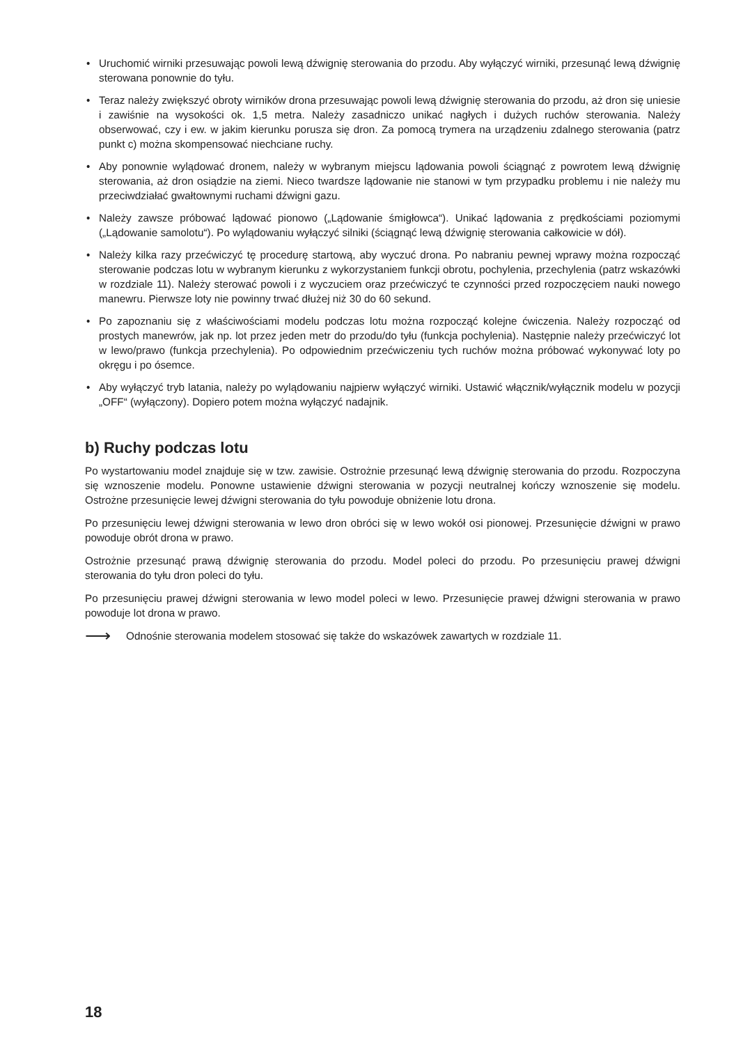• Uruchomić wirniki przesuwając powoli lewą dźwignię sterowania do przodu. Aby wyłączyć wirniki, przesunąć lewą dźwignię sterowana ponownie do tyłu.
• Teraz należy zwiększyć obroty wirników drona przesuwając powoli lewą dźwignię sterowania do przodu, aż dron się uniesie i zawiśnie na wysokości ok. 1,5 metra. Należy zasadniczo unikać nagłych i dużych ruchów sterowania. Należy obserwować, czy i ew. w jakim kierunku porusza się dron. Za pomocą trymera na urządzeniu zdalnego sterowania (patrz punkt c) można skompensować niechciane ruchy.
• Aby ponownie wylądować dronem, należy w wybranym miejscu lądowania powoli ściągnąć z powrotem lewą dźwi­gnię sterowania, aż dron osiądzie na ziemi. Nieco twardsze lądowanie nie stanowi w tym przypadku problemu i nie należy mu przeciwdziałać gwałtownymi ruchami dźwigni gazu.
• Należy zawsze próbować lądować pionowo („Lądowanie śmigłowca“). Unikać lądowania z prędkościami poziomy­mi („Lądowanie samolotu“). Po wylądowaniu wyłączyć silniki (ściągnąć lewą dźwignię sterowania całkowicie w dół).
• Należy kilka razy przećwiczyć tę procedurę startową, aby wyczuć drona. Po nabraniu pewnej wprawy można roz­począć sterowanie podczas lotu w wybranym kierunku z wykorzystaniem funkcji obrotu, pochylenia, przechylenia (patrz wskazówki w rozdziale 11). Należy sterować powoli i z wyczuciem oraz przećwiczyć te czynności przed rozpoczęciem nauki nowego manewru. Pierwsze loty nie powinny trwać dłużej niż 30 do 60 sekund.
• Po zapoznaniu się z właściwościami modelu podczas lotu można rozpocząć kolejne ćwiczenia. Należy rozpocząć od prostych manewrów, jak np. lot przez jeden metr do przodu/do tyłu (funkcja pochylenia). Następnie należy prze­ćwiczyć lot w lewo/prawo (funkcja przechylenia). Po odpowiednim przećwiczeniu tych ruchów można próbować wykonywać loty po okręgu i po ósemce.
• Aby wyłączyć tryb latania, należy po wylądowaniu najpierw wyłączyć wirniki. Ustawić włącznik/wyłącznik modelu w pozycji „OFF“ (wyłączony). Dopiero potem można wyłączyć nadajnik.
b) Ruchy podczas lotu
Po wystartowaniu model znajduje się w tzw. zawisie. Ostrożnie przesunąć lewą dźwignię sterowania do przodu. Roz­poczyna się wznoszenie modelu. Ponowne ustawienie dźwigni sterowania w pozycji neutralnej kończy wznoszenie się modelu. Ostrożne przesunięcie lewej dźwigni sterowania do tyłu powoduje obniżenie lotu drona.
Po przesunięciu lewej dźwigni sterowania w lewo dron obróci się w lewo wokół osi pionowej. Przesunięcie dźwigni w prawo powoduje obrót drona w prawo.
Ostrożnie przesunąć prawą dźwignię sterowania do przodu. Model poleci do przodu. Po przesunięciu prawej dźwigni sterowania do tyłu dron poleci do tyłu.
Po przesunięciu prawej dźwigni sterowania w lewo model poleci w lewo. Przesunięcie prawej dźwigni sterowania w prawo powoduje lot drona w prawo.
⟶ Odnośnie sterowania modelem stosować się także do wskazówek zawartych w rozdziale 11.
18